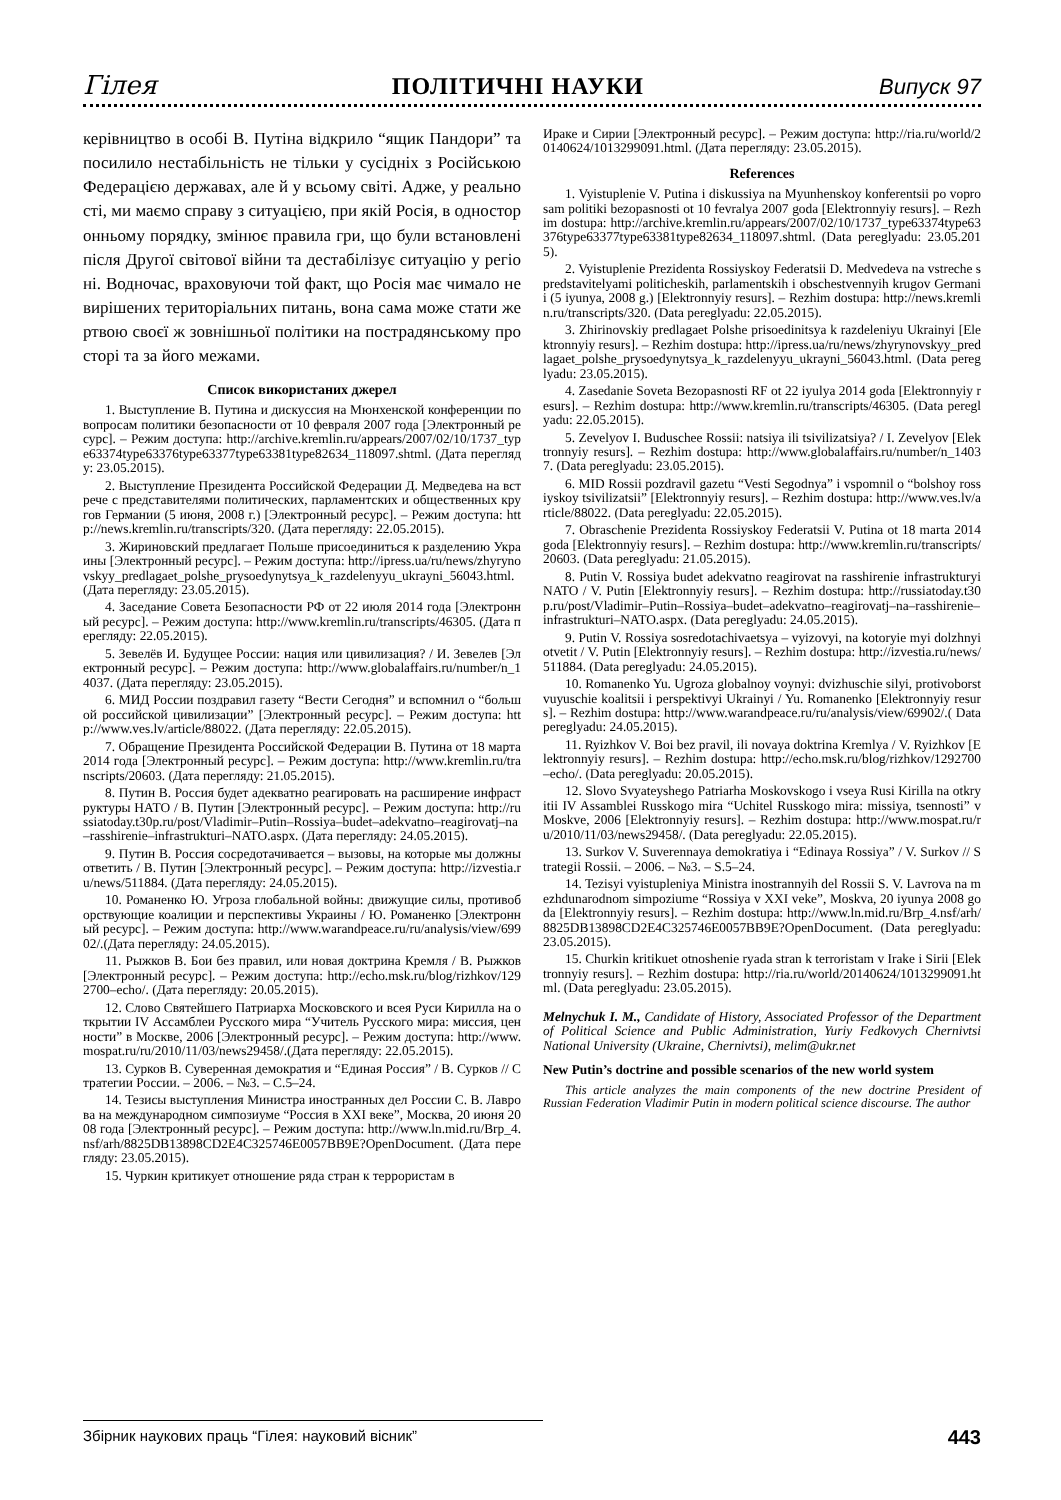Гілея ПОЛІТИЧНІ НАУКИ Випуск 97
керівництво в особі В. Путіна відкрило “ящик Пандори” та посилило нестабільність не тільки у сусідніх з Російською Федерацією державах, але й у всьому світі. Адже, у реальності, ми маємо справу з ситуацією, при якій Росія, в односторонньому порядку, змінює правила гри, що були встановлені після Другої світової війни та дестабілізує ситуацію у регіоні. Водночас, враховуючи той факт, що Росія має чимало невирішених територіальних питань, вона сама може стати жертвою своєї ж зовнішньої політики на пострадянському просторі та за його межами.
Список використаних джерел
1. Выступление В. Путина и дискуссия на Мюнхенской конференции по вопросам политики безопасности от 10 февраля 2007 года [Электронный ресурс]. – Режим доступа: http://archive.kremlin.ru/appears/2007/02/10/1737_type63374type63376type63377type63381type82634_118097.shtml. (Дата перегляду: 23.05.2015).
2. Выступление Президента Российской Федерации Д. Медведева на встрече с представителями политических, парламентских и общественных кругов Германии (5 июня, 2008 г.) [Электронный ресурс]. – Режим доступа: http://news.kremlin.ru/transcripts/320. (Дата перегляду: 22.05.2015).
3. Жириновский предлагает Польше присоединиться к разделению Украины [Электронный ресурс]. – Режим доступа: http://ipress.ua/ru/news/zhyrynovskyy_predlagaet_polshe_prysoedynytsya_k_razdelenyyu_ukrayni_56043.html. (Дата перегляду: 23.05.2015).
4. Заседание Совета Безопасности РФ от 22 июля 2014 года [Электронный ресурс]. – Режим доступа: http://www.kremlin.ru/transcripts/46305. (Дата перегляду: 22.05.2015).
5. Зевелёв И. Будущее России: нация или цивилизация? / И. Зевелев [Электронный ресурс]. – Режим доступа: http://www.globalaffairs.ru/number/n_14037. (Дата перегляду: 23.05.2015).
6. МИД России поздравил газету “Вести Сегодня” и вспомнил о “большой российской цивилизации” [Электронный ресурс]. – Режим доступа: http://www.ves.lv/article/88022. (Дата перегляду: 22.05.2015).
7. Обращение Президента Российской Федерации В. Путина от 18 марта 2014 года [Электронный ресурс]. – Режим доступа: http://www.kremlin.ru/transcripts/20603. (Дата перегляду: 21.05.2015).
8. Путин В. Россия будет адекватно реагировать на расширение инфраструктуры НАТО / В. Путин [Электронный ресурс]. – Режим доступа: http://russiatoday.t30p.ru/post/Vladimir–Putin–Rossiya–budet–adekvatno–reagirovatj–na–rasshirenie–infrastrukturi–NATO.aspx. (Дата перегляду: 24.05.2015).
9. Путин В. Россия сосредотачивается – вызовы, на которые мы должны ответить / В. Путин [Электронный ресурс]. – Режим доступа: http://izvestia.ru/news/511884. (Дата перегляду: 24.05.2015).
10. Романенко Ю. Угроза глобальной войны: движущие силы, противоборствующие коалиции и перспективы Украины / Ю. Романенко [Электронный ресурс]. – Режим доступа: http://www.warandpeace.ru/ru/analysis/view/69902/.(Дата перегляду: 24.05.2015).
11. Рыжков В. Бои без правил, или новая доктрина Кремля / В. Рыжков [Электронный ресурс]. – Режим доступа: http://echo.msk.ru/blog/rizhkov/1292700–echo/. (Дата перегляду: 20.05.2015).
12. Слово Святейшего Патриарха Московского и всея Руси Кирилла на открытии IV Ассамблеи Русского мира “Учитель Русского мира: миссия, ценности” в Москве, 2006 [Электронный ресурс]. – Режим доступа: http://www.mospat.ru/ru/2010/11/03/news29458/.(Дата перегляду: 22.05.2015).
13. Сурков В. Суверенная демократия и “Единая Россия” / В. Сурков // Стратегии России. – 2006. – №3. – С.5–24.
14. Тезисы выступления Министра иностранных дел России С. В. Лаврова на международном симпозиуме “Россия в XXI веке”, Москва, 20 июня 2008 года [Электронный ресурс]. – Режим доступа: http://www.ln.mid.ru/Brp_4.nsf/arh/8825DB13898CD2E4C325746E0057BB9E?OpenDocument. (Дата перегляду: 23.05.2015).
15. Чуркин критикует отношение ряда стран к террористам в
Ираке и Сирии [Электронный ресурс]. – Режим доступа: http://ria.ru/world/20140624/1013299091.html. (Дата перегляду: 23.05.2015).
References
1. Vyistuplenie V. Putina i diskussiya na Myunhenskoy konferentsii po voprosam politiki bezopasnosti ot 10 fevralya 2007 goda [Elektronnyiy resurs]. – Rezhim dostupa: http://archive.kremlin.ru/appears/2007/02/10/1737_type63374type63376type63377type63381type82634_118097.shtml. (Data pereglyadu: 23.05.2015).
2. Vyistuplenie Prezidenta Rossiyskoy Federatsii D. Medvedeva na vstreche s predstavitelyami politicheskih, parlamentskih i obschestvennyih krugov Germanii (5 iyunya, 2008 g.) [Elektronnyiy resurs]. – Rezhim dostupa: http://news.kremlin.ru/transcripts/320. (Data pereglyadu: 22.05.2015).
3. Zhirinovskiy predlagaet Polshe prisoedinitsya k razdeleniyu Ukrainyi [Elektronnyiy resurs]. – Rezhim dostupa: http://ipress.ua/ru/news/zhyrynovskyy_predlagaet_polshe_prysoedynytsya_k_razdelenyyu_ukrayni_56043.html. (Data pereglyadu: 23.05.2015).
4. Zasedanie Soveta Bezopasnosti RF ot 22 iyulya 2014 goda [Elektronnyiy resurs]. – Rezhim dostupa: http://www.kremlin.ru/transcripts/46305. (Data pereglyadu: 22.05.2015).
5. Zevelyov I. Buduschee Rossii: natsiya ili tsivilizatsiya? / I. Zevelyov [Elektronnyiy resurs]. – Rezhim dostupa: http://www.globalaffairs.ru/number/n_14037. (Data pereglyadu: 23.05.2015).
6. MID Rossii pozdravil gazetu “Vesti Segodnya” i vspomnil o “bolshoy rossiyskoy tsivilizatsii” [Elektronnyiy resurs]. – Rezhim dostupa: http://www.ves.lv/article/88022. (Data pereglyadu: 22.05.2015).
7. Obraschenie Prezidenta Rossiyskoy Federatsii V. Putina ot 18 marta 2014 goda [Elektronnyiy resurs]. – Rezhim dostupa: http://www.kremlin.ru/transcripts/20603. (Data pereglyadu: 21.05.2015).
8. Putin V. Rossiya budet adekvatno reagirovat na rasshirenie infrastrukturyi NATO / V. Putin [Elektronnyiy resurs]. – Rezhim dostupa: http://russiatoday.t30p.ru/post/Vladimir–Putin–Rossiya–budet–adekvatno–reagirovatj–na–rasshirenie–infrastrukturi–NATO.aspx. (Data pereglyadu: 24.05.2015).
9. Putin V. Rossiya sosredotachivaetsya – vyizovyi, na kotoryie myi dolzhnyi otvetit / V. Putin [Elektronnyiy resurs]. – Rezhim dostupa: http://izvestia.ru/news/511884. (Data pereglyadu: 24.05.2015).
10. Romanenko Yu. Ugroza globalnoy voynyi: dvizhuschie silyi, protivoborstvuyuschie koalitsii i perspektivyi Ukrainyi / Yu. Romanenko [Elektronnyiy resurs]. – Rezhim dostupa: http://www.warandpeace.ru/ru/analysis/view/69902/.( Data pereglyadu: 24.05.2015).
11. Ryizhkov V. Boi bez pravil, ili novaya doktrina Kremlya / V. Ryizhkov [Elektronnyiy resurs]. – Rezhim dostupa: http://echo.msk.ru/blog/rizhkov/1292700–echo/. (Data pereglyadu: 20.05.2015).
12. Slovo Svyateyshego Patriarha Moskovskogo i vseya Rusi Kirilla na otkryitii IV Assamblei Russkogo mira “Uchitel Russkogo mira: missiya, tsennosti” v Moskve, 2006 [Elektronnyiy resurs]. – Rezhim dostupa: http://www.mospat.ru/ru/2010/11/03/news29458/. (Data pereglyadu: 22.05.2015).
13. Surkov V. Suverennaya demokratiya i “Edinaya Rossiya” / V. Surkov // Strategii Rossii. – 2006. – №3. – S.5–24.
14. Tezisyi vyistupleniya Ministra inostrannyih del Rossii S. V. Lavrova na mezhdunarodnom simpoziume “Rossiya v XXI veke”, Moskva, 20 iyunya 2008 goda [Elektronnyiy resurs]. – Rezhim dostupa: http://www.ln.mid.ru/Brp_4.nsf/arh/8825DB13898CD2E4C325746E0057BB9E?OpenDocument. (Data pereglyadu: 23.05.2015).
15. Churkin kritikuet otnoshenie ryada stran k terroristam v Irake i Sirii [Elektronnyiy resurs]. – Rezhim dostupa: http://ria.ru/world/20140624/1013299091.html. (Data pereglyadu: 23.05.2015).
Melnychuk I. M., Candidate of History, Associated Professor of the Department of Political Science and Public Administration, Yuriy Fedkovych Chernivtsi National University (Ukraine, Chernivtsi), melim@ukr.net
New Putin’s doctrine and possible scenarios of the new world system
This article analyzes the main components of the new doctrine President of Russian Federation Vladimir Putin in modern political science discourse. The author
Збірник наукових праць “Гілея: науковий вісник” 443